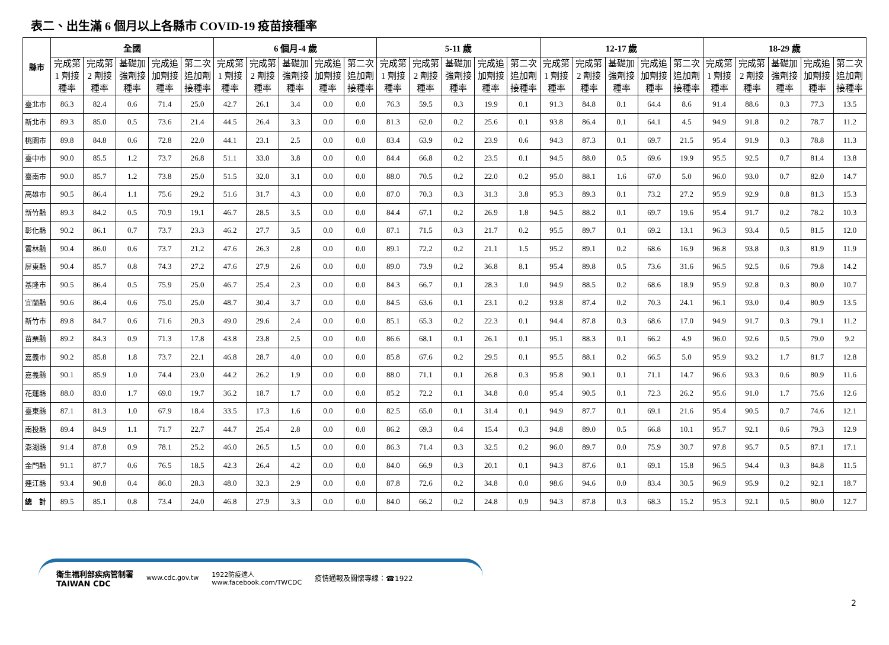表二、出生滿 6 個月以上各縣市 COVID-19 疫苗接種率
| 縣市 | 全國 | | | | | 6 個月-4 歲 | | | | | 5-11 歲 | | | | | 12-17 歲 | | | | | 18-29 歲 | | | | |
| --- | --- | --- | --- | --- | --- | --- | --- | --- | --- | --- | --- | --- | --- | --- | --- | --- | --- | --- | --- | --- | --- | --- | --- | --- | --- |
| | 完成第 1 劑接種率 | 完成第 2 劑接種率 | 基礎加強劑接種率 | 完成追加劑接種率 | 第二次追加劑接種率 | 完成第 1 劑接種率 | 完成第 2 劑接種率 | 基礎加強劑接種率 | 完成追加劑接種率 | 第二次追加劑接種率 | 完成第 1 劑接種率 | 完成第 2 劑接種率 | 基礎加強劑接種率 | 完成追加劑接種率 | 第二次追加劑接種率 | 完成第 1 劑接種率 | 完成第 2 劑接種率 | 基礎加強劑接種率 | 完成追加劑接種率 | 第二次追加劑接種率 | 完成第 1 劑接種率 | 完成第 2 劑接種率 | 基礎加強劑接種率 | 完成追加劑接種率 | 第二次追加劑接種率 |
| 臺北市 | 86.3 | 82.4 | 0.6 | 71.4 | 25.0 | 42.7 | 26.1 | 3.4 | 0.0 | 0.0 | 76.3 | 59.5 | 0.3 | 19.9 | 0.1 | 91.3 | 84.8 | 0.1 | 64.4 | 8.6 | 91.4 | 88.6 | 0.3 | 77.3 | 13.5 |
| 新北市 | 89.3 | 85.0 | 0.5 | 73.6 | 21.4 | 44.5 | 26.4 | 3.3 | 0.0 | 0.0 | 81.3 | 62.0 | 0.2 | 25.6 | 0.1 | 93.8 | 86.4 | 0.1 | 64.1 | 4.5 | 94.9 | 91.8 | 0.2 | 78.7 | 11.2 |
| 桃園市 | 89.8 | 84.8 | 0.6 | 72.8 | 22.0 | 44.1 | 23.1 | 2.5 | 0.0 | 0.0 | 83.4 | 63.9 | 0.2 | 23.9 | 0.6 | 94.3 | 87.3 | 0.1 | 69.7 | 21.5 | 95.4 | 91.9 | 0.3 | 78.8 | 11.3 |
| 臺中市 | 90.0 | 85.5 | 1.2 | 73.7 | 26.8 | 51.1 | 33.0 | 3.8 | 0.0 | 0.0 | 84.4 | 66.8 | 0.2 | 23.5 | 0.1 | 94.5 | 88.0 | 0.5 | 69.6 | 19.9 | 95.5 | 92.5 | 0.7 | 81.4 | 13.8 |
| 臺南市 | 90.0 | 85.7 | 1.2 | 73.8 | 25.0 | 51.5 | 32.0 | 3.1 | 0.0 | 0.0 | 88.0 | 70.5 | 0.2 | 22.0 | 0.2 | 95.0 | 88.1 | 1.6 | 67.0 | 5.0 | 96.0 | 93.0 | 0.7 | 82.0 | 14.7 |
| 高雄市 | 90.5 | 86.4 | 1.1 | 75.6 | 29.2 | 51.6 | 31.7 | 4.3 | 0.0 | 0.0 | 87.0 | 70.3 | 0.3 | 31.3 | 3.8 | 95.3 | 89.3 | 0.1 | 73.2 | 27.2 | 95.9 | 92.9 | 0.8 | 81.3 | 15.3 |
| 新竹縣 | 89.3 | 84.2 | 0.5 | 70.9 | 19.1 | 46.7 | 28.5 | 3.5 | 0.0 | 0.0 | 84.4 | 67.1 | 0.2 | 26.9 | 1.8 | 94.5 | 88.2 | 0.1 | 69.7 | 19.6 | 95.4 | 91.7 | 0.2 | 78.2 | 10.3 |
| 彰化縣 | 90.2 | 86.1 | 0.7 | 73.7 | 23.3 | 46.2 | 27.7 | 3.5 | 0.0 | 0.0 | 87.1 | 71.5 | 0.3 | 21.7 | 0.2 | 95.5 | 89.7 | 0.1 | 69.2 | 13.1 | 96.3 | 93.4 | 0.5 | 81.5 | 12.0 |
| 雲林縣 | 90.4 | 86.0 | 0.6 | 73.7 | 21.2 | 47.6 | 26.3 | 2.8 | 0.0 | 0.0 | 89.1 | 72.2 | 0.2 | 21.1 | 1.5 | 95.2 | 89.1 | 0.2 | 68.6 | 16.9 | 96.8 | 93.8 | 0.3 | 81.9 | 11.9 |
| 屏東縣 | 90.4 | 85.7 | 0.8 | 74.3 | 27.2 | 47.6 | 27.9 | 2.6 | 0.0 | 0.0 | 89.0 | 73.9 | 0.2 | 36.8 | 8.1 | 95.4 | 89.8 | 0.5 | 73.6 | 31.6 | 96.5 | 92.5 | 0.6 | 79.8 | 14.2 |
| 基隆市 | 90.5 | 86.4 | 0.5 | 75.9 | 25.0 | 46.7 | 25.4 | 2.3 | 0.0 | 0.0 | 84.3 | 66.7 | 0.1 | 28.3 | 1.0 | 94.9 | 88.5 | 0.2 | 68.6 | 18.9 | 95.9 | 92.8 | 0.3 | 80.0 | 10.7 |
| 宜蘭縣 | 90.6 | 86.4 | 0.6 | 75.0 | 25.0 | 48.7 | 30.4 | 3.7 | 0.0 | 0.0 | 84.5 | 63.6 | 0.1 | 23.1 | 0.2 | 93.8 | 87.4 | 0.2 | 70.3 | 24.1 | 96.1 | 93.0 | 0.4 | 80.9 | 13.5 |
| 新竹市 | 89.8 | 84.7 | 0.6 | 71.6 | 20.3 | 49.0 | 29.6 | 2.4 | 0.0 | 0.0 | 85.1 | 65.3 | 0.2 | 22.3 | 0.1 | 94.4 | 87.8 | 0.3 | 68.6 | 17.0 | 94.9 | 91.7 | 0.3 | 79.1 | 11.2 |
| 苗栗縣 | 89.2 | 84.3 | 0.9 | 71.3 | 17.8 | 43.8 | 23.8 | 2.5 | 0.0 | 0.0 | 86.6 | 68.1 | 0.1 | 26.1 | 0.1 | 95.1 | 88.3 | 0.1 | 66.2 | 4.9 | 96.0 | 92.6 | 0.5 | 79.0 | 9.2 |
| 嘉義市 | 90.2 | 85.8 | 1.8 | 73.7 | 22.1 | 46.8 | 28.7 | 4.0 | 0.0 | 0.0 | 85.8 | 67.6 | 0.2 | 29.5 | 0.1 | 95.5 | 88.1 | 0.2 | 66.5 | 5.0 | 95.9 | 93.2 | 1.7 | 81.7 | 12.8 |
| 嘉義縣 | 90.1 | 85.9 | 1.0 | 74.4 | 23.0 | 44.2 | 26.2 | 1.9 | 0.0 | 0.0 | 88.0 | 71.1 | 0.1 | 26.8 | 0.3 | 95.8 | 90.1 | 0.1 | 71.1 | 14.7 | 96.6 | 93.3 | 0.6 | 80.9 | 11.6 |
| 花蓮縣 | 88.0 | 83.0 | 1.7 | 69.0 | 19.7 | 36.2 | 18.7 | 1.7 | 0.0 | 0.0 | 85.2 | 72.2 | 0.1 | 34.8 | 0.0 | 95.4 | 90.5 | 0.1 | 72.3 | 26.2 | 95.6 | 91.0 | 1.7 | 75.6 | 12.6 |
| 臺東縣 | 87.1 | 81.3 | 1.0 | 67.9 | 18.4 | 33.5 | 17.3 | 1.6 | 0.0 | 0.0 | 82.5 | 65.0 | 0.1 | 31.4 | 0.1 | 94.9 | 87.7 | 0.1 | 69.1 | 21.6 | 95.4 | 90.5 | 0.7 | 74.6 | 12.1 |
| 南投縣 | 89.4 | 84.9 | 1.1 | 71.7 | 22.7 | 44.7 | 25.4 | 2.8 | 0.0 | 0.0 | 86.2 | 69.3 | 0.4 | 15.4 | 0.3 | 94.8 | 89.0 | 0.5 | 66.8 | 10.1 | 95.7 | 92.1 | 0.6 | 79.3 | 12.9 |
| 澎湖縣 | 91.4 | 87.8 | 0.9 | 78.1 | 25.2 | 46.0 | 26.5 | 1.5 | 0.0 | 0.0 | 86.3 | 71.4 | 0.3 | 32.5 | 0.2 | 96.0 | 89.7 | 0.0 | 75.9 | 30.7 | 97.8 | 95.7 | 0.5 | 87.1 | 17.1 |
| 金門縣 | 91.1 | 87.7 | 0.6 | 76.5 | 18.5 | 42.3 | 26.4 | 4.2 | 0.0 | 0.0 | 84.0 | 66.9 | 0.3 | 20.1 | 0.1 | 94.3 | 87.6 | 0.1 | 69.1 | 15.8 | 96.5 | 94.4 | 0.3 | 84.8 | 11.5 |
| 連江縣 | 93.4 | 90.8 | 0.4 | 86.0 | 28.3 | 48.0 | 32.3 | 2.9 | 0.0 | 0.0 | 87.8 | 72.6 | 0.2 | 34.8 | 0.0 | 98.6 | 94.6 | 0.0 | 83.4 | 30.5 | 96.9 | 95.9 | 0.2 | 92.1 | 18.7 |
| 總 計 | 89.5 | 85.1 | 0.8 | 73.4 | 24.0 | 46.8 | 27.9 | 3.3 | 0.0 | 0.0 | 84.0 | 66.2 | 0.2 | 24.8 | 0.9 | 94.3 | 87.8 | 0.3 | 68.3 | 15.2 | 95.3 | 92.1 | 0.5 | 80.0 | 12.7 |
衛生福利部疾病管制署
TAIWAN CDC
www.cdc.gov.tw
1922防疫達人
www.facebook.com/TWCDC
疫情通報及關懷專線：☎1922
2